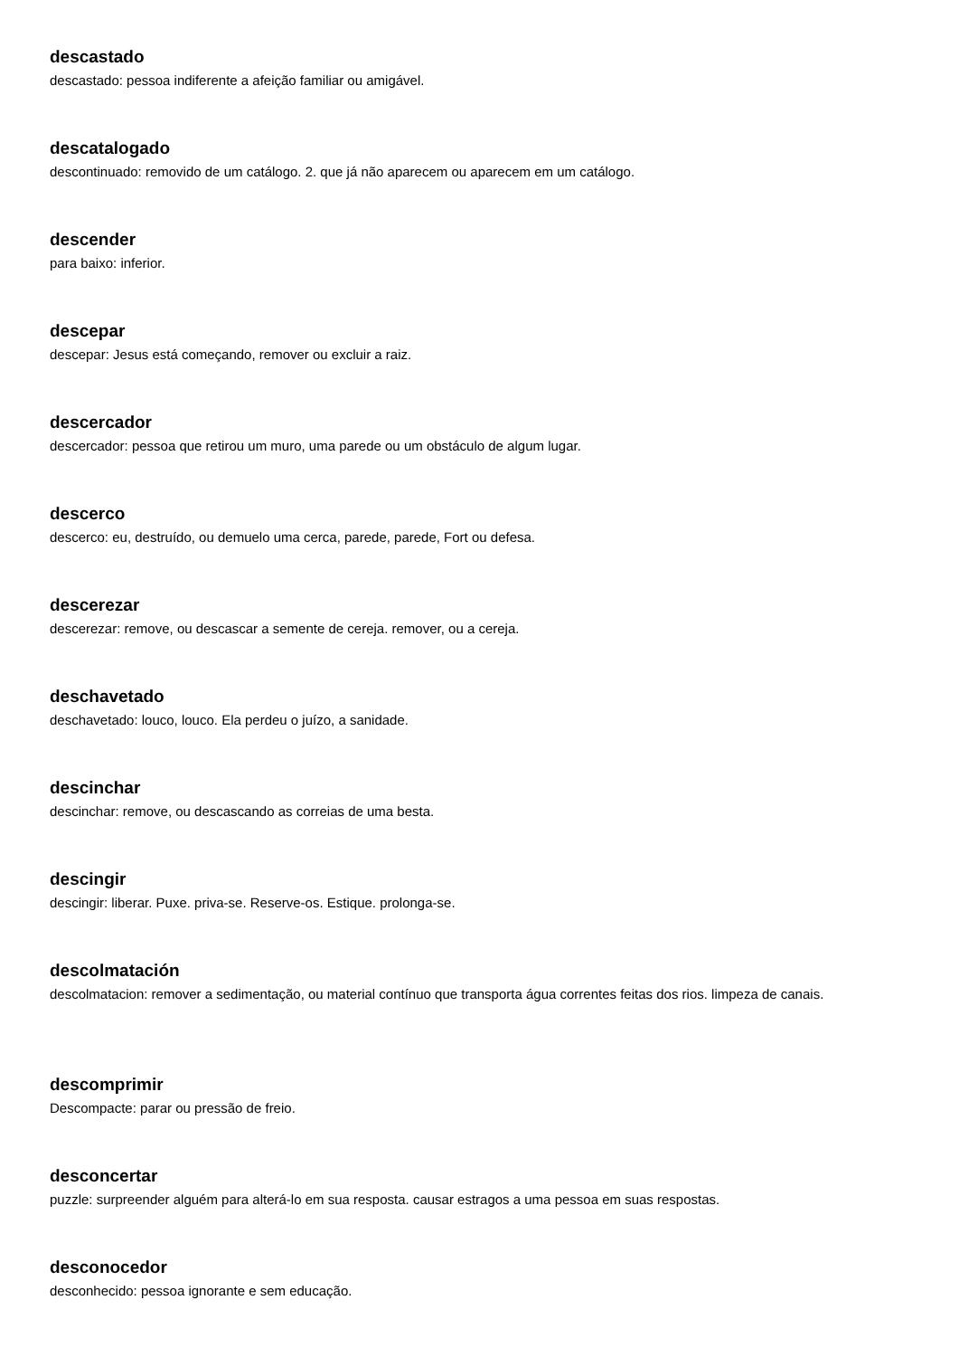descastado
descastado: pessoa indiferente a afeição familiar ou amigável.
descatalogado
descontinuado: removido de um catálogo. 2. que já não aparecem ou aparecem em um catálogo.
descender
para baixo: inferior.
descepar
descepar: Jesus está começando, remover ou excluir a raiz.
descercador
descercador: pessoa que retirou um muro, uma parede ou um obstáculo de algum lugar.
descerco
descerco: eu, destruído, ou demuelo uma cerca, parede, parede, Fort ou defesa.
descerezar
descerezar: remove, ou descascar a semente de cereja. remover, ou a cereja.
deschavetado
deschavetado: louco, louco. Ela perdeu o juízo, a sanidade.
descinchar
descinchar: remove, ou descascando as correias de uma besta.
descingir
descingir: liberar. Puxe. priva-se. Reserve-os. Estique. prolonga-se.
descolmatación
descolmatacion: remover a sedimentação, ou material contínuo que transporta água correntes feitas dos rios. limpeza de canais.
descomprimir
Descompacte: parar ou pressão de freio.
desconcertar
puzzle: surpreender alguém para alterá-lo em sua resposta. causar estragos a uma pessoa em suas respostas.
desconocedor
desconhecido: pessoa ignorante e sem educação.